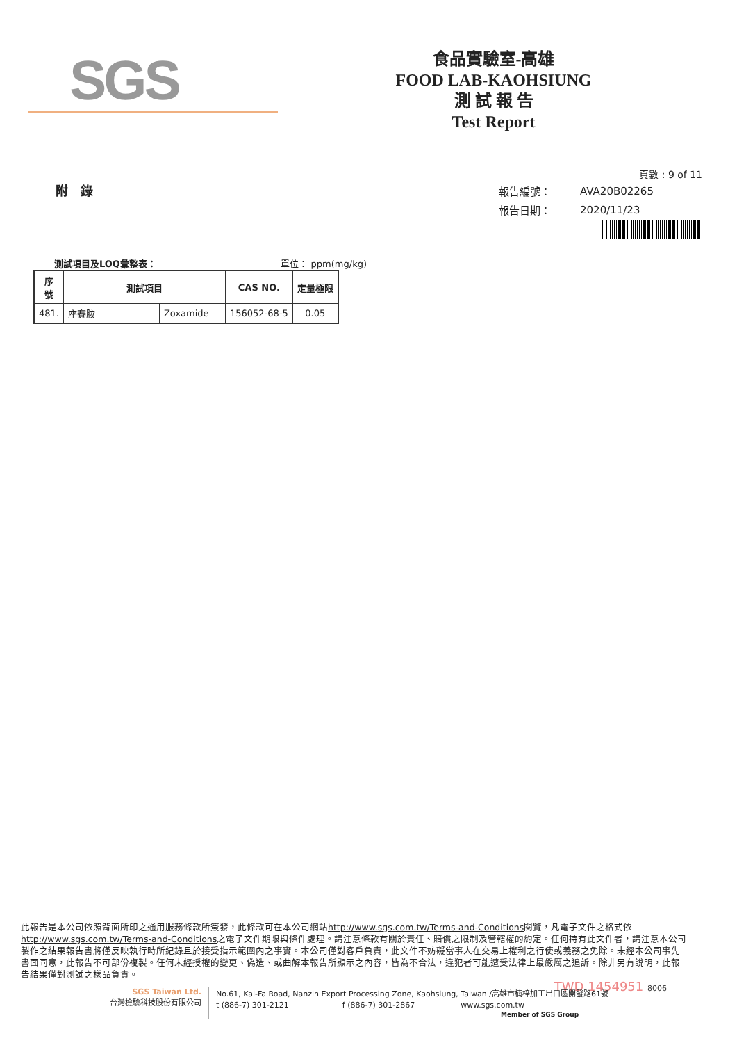SGS
食品實驗室-高雄
FOOD LAB-KAOHSIUNG
測 試 報 告
Test Report
附　錄
頁數 : 9 of 11
| 報告編號： | AVA20B02265 |
| 報告日期： | 2020/11/23 |
測試項目及LOQ彙整表： 單位： ppm(mg/kg)
| 序 號 | 測試項目 | | CAS NO. | 定量極限 |
| --- | --- | --- | --- | --- |
| 481. | 座賽胺 | Zoxamide | 156052-68-5 | 0.05 |
此報告是本公司依照背面所印之通用服務條款所簽發，此條款可在本公司網站http://www.sgs.com.tw/Terms-and-Conditions閱覽，凡電子文件之格式依http://www.sgs.com.tw/Terms-and-Conditions之電子文件期限與條件處理。請注意條款有關於責任、賠償之限制及管轄權的約定。任何持有此文件者，請注意本公司製作之結果報告書將僅反映執行時所紀錄且於接受指示範圍內之事實。本公司僅對客戶負責，此文件不妨礙當事人在交易上權利之行使或義務之免除。未經本公司事先書面同意，此報告不可部份複製。任何未經授權的變更、偽造、或曲解本報告所顯示之內容，皆為不合法，違犯者可能遭受法律上最嚴厲之追訴。除非另有說明，此報告結果僅對測試之樣品負責。
TWD 1454951 8006
SGS Taiwan Ltd.
台灣檢驗科技股份有限公司
No.61, Kai-Fa Road, Nanzih Export Processing Zone, Kaohsiung, Taiwan /高雄市楠梓加工出口區開發路61號
t (886-7) 301-2121　　　　　　　f (886-7) 301-2867　　　　　　www.sgs.com.tw
Member of SGS Group